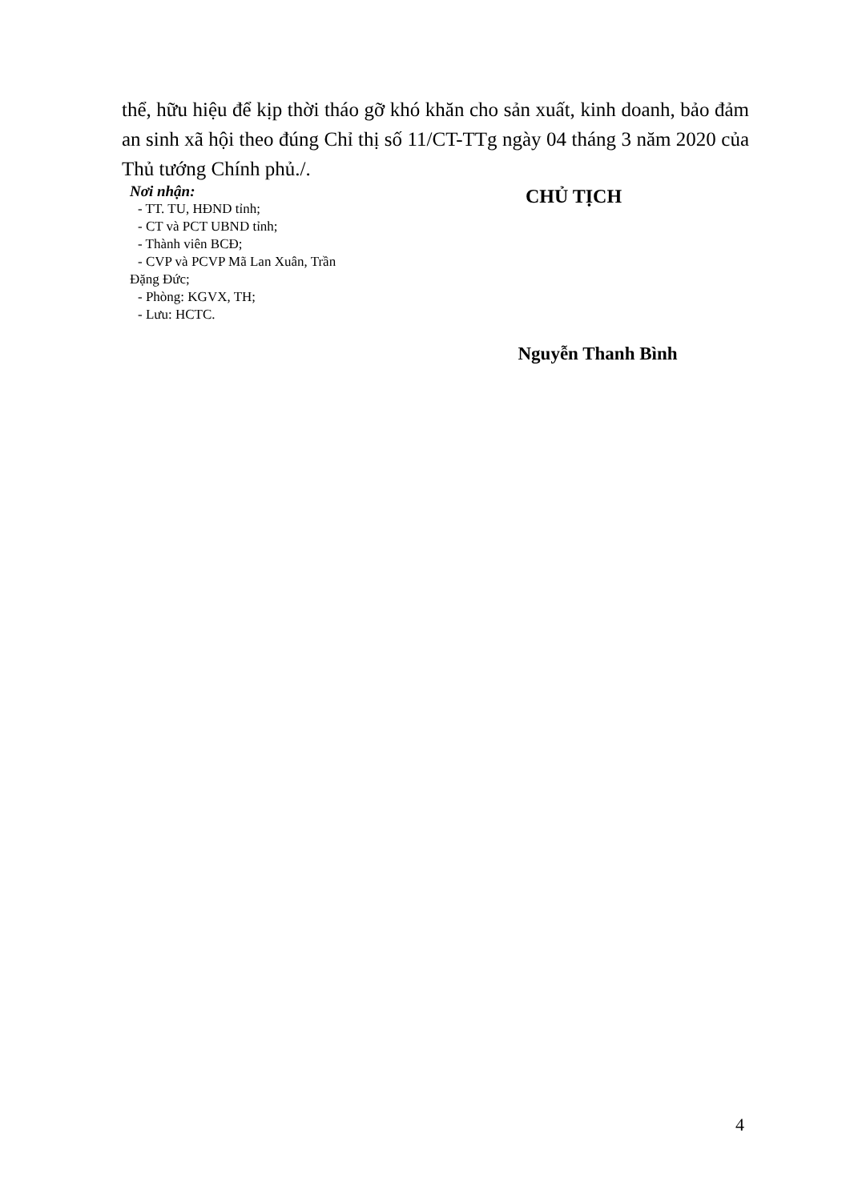thể, hữu hiệu để kịp thời tháo gỡ khó khăn cho sản xuất, kinh doanh, bảo đảm an sinh xã hội theo đúng Chỉ thị số 11/CT-TTg ngày 04 tháng 3 năm 2020 của Thủ tướng Chính phủ./.
Nơi nhận:
- TT. TU, HĐND tỉnh;
- CT và PCT UBND tỉnh;
- Thành viên BCĐ;
- CVP và PCVP Mã Lan Xuân, Trần
Đặng Đức;
- Phòng: KGVX, TH;
- Lưu: HCTC.
CHỦ TỊCH
Nguyễn Thanh Bình
4